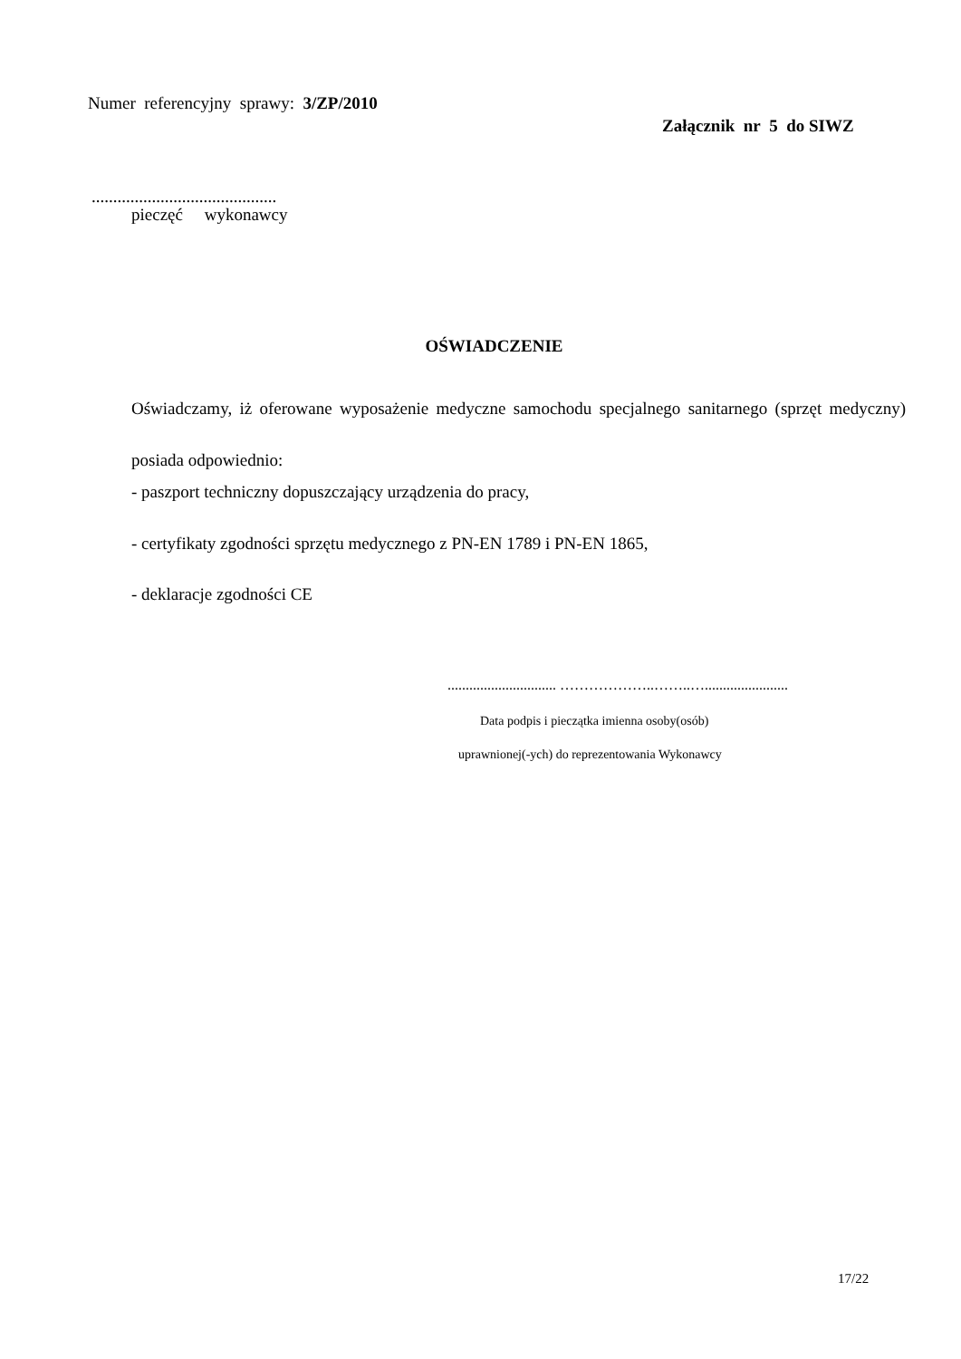Numer referencyjny sprawy: 3/ZP/2010
Załącznik nr 5 do SIWZ
...........................................
pieczęć wykonawcy
OŚWIADCZENIE
Oświadczamy, iż oferowane wyposażenie medyczne samochodu specjalnego sanitarnego (sprzęt medyczny) posiada odpowiednio:
- paszport techniczny dopuszczający urządzenia do pracy,
- certyfikaty zgodności sprzętu medycznego z PN-EN 1789 i PN-EN 1865,
- deklaracje zgodności CE
.............................. ………………..……..….......................
Data podpis i pieczątka imienna osoby(osób)
uprawnionej(-ych) do reprezentowania Wykonawcy
17/22